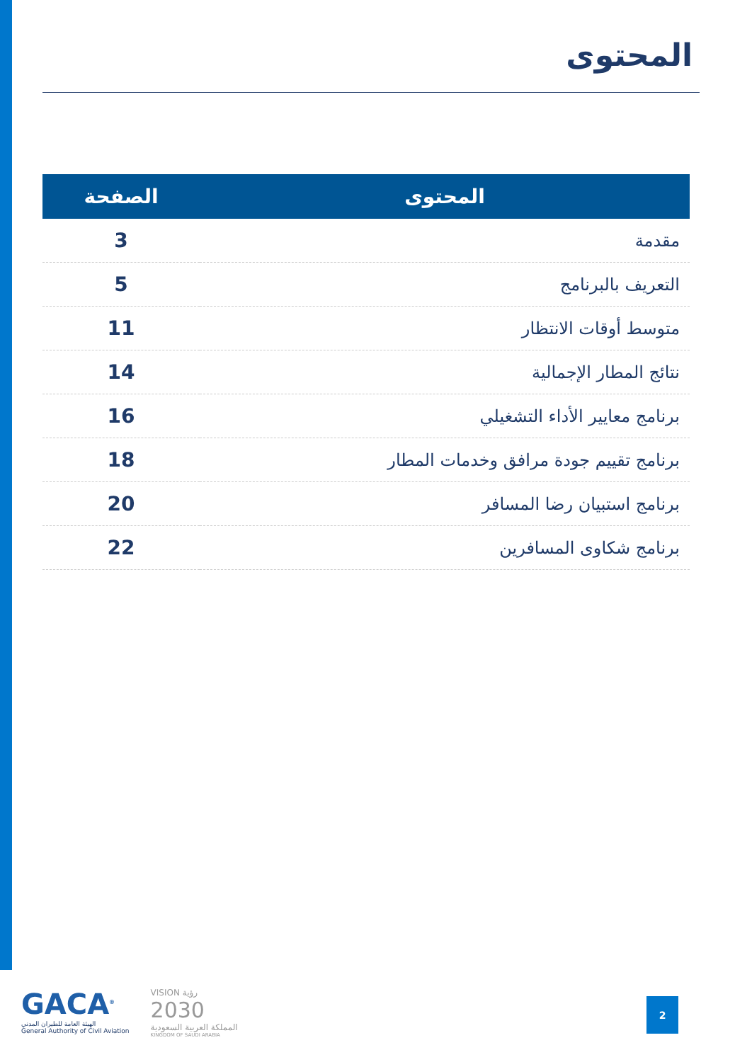المحتوى
| المحتوى | الصفحة |
| --- | --- |
| مقدمة | 3 |
| التعريف بالبرنامج | 5 |
| متوسط أوقات الانتظار | 11 |
| نتائج المطار الإجمالية | 14 |
| برنامج معايير الأداء التشغيلي | 16 |
| برنامج تقييم جودة مرافق وخدمات المطار | 18 |
| برنامج استبيان رضا المسافر | 20 |
| برنامج شكاوى المسافرين | 22 |
GACA<sup>®</sup>
الهيئة العامة للطيران المدني
General Authority of Civil Aviation
VISION رؤية
2030
المملكة العربية السعودية
KINGDOM OF SAUDI ARABIA
2